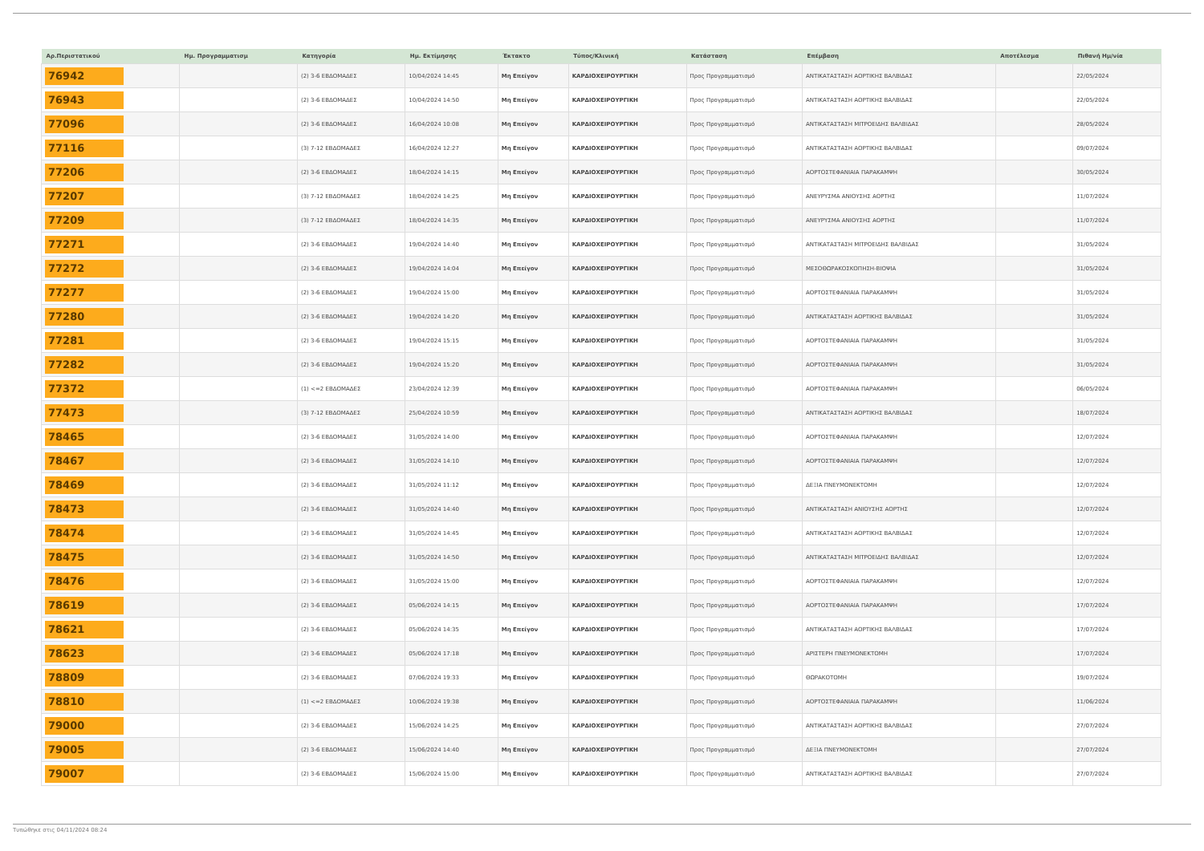| Αρ.Περιστατικού | Ημ. Προγραμματισμ | Κατηγορία | Ημ. Εκτίμησης | Έκτακτο | Τύπος/Κλινική | Κατάσταση | Επέμβαση | Αποτέλεσμα | Πιθανή Ημ/νία |
| --- | --- | --- | --- | --- | --- | --- | --- | --- | --- |
| 76942 | | (2) 3-6 ΕΒΔΟΜΑΔΕΣ | 10/04/2024 14:45 | Μη Επείγον | ΚΑΡΔΙΟΧΕΙΡΟΥΡΓΙΚΗ | Προς Προγραμματισμό | ΑΝΤΙΚΑΤΑΣΤΑΣΗ ΑΟΡΤΙΚΗΣ ΒΑΛΒΙΔΑΣ | | 22/05/2024 |
| 76943 | | (2) 3-6 ΕΒΔΟΜΑΔΕΣ | 10/04/2024 14:50 | Μη Επείγον | ΚΑΡΔΙΟΧΕΙΡΟΥΡΓΙΚΗ | Προς Προγραμματισμό | ΑΝΤΙΚΑΤΑΣΤΑΣΗ ΑΟΡΤΙΚΗΣ ΒΑΛΒΙΔΑΣ | | 22/05/2024 |
| 77096 | | (2) 3-6 ΕΒΔΟΜΑΔΕΣ | 16/04/2024 10:08 | Μη Επείγον | ΚΑΡΔΙΟΧΕΙΡΟΥΡΓΙΚΗ | Προς Προγραμματισμό | ΑΝΤΙΚΑΤΑΣΤΑΣΗ ΜΙΤΡΟΕΙΔΗΣ ΒΑΛΒΙΔΑΣ | | 28/05/2024 |
| 77116 | | (3) 7-12 ΕΒΔΟΜΑΔΕΣ | 16/04/2024 12:27 | Μη Επείγον | ΚΑΡΔΙΟΧΕΙΡΟΥΡΓΙΚΗ | Προς Προγραμματισμό | ΑΝΤΙΚΑΤΑΣΤΑΣΗ ΑΟΡΤΙΚΗΣ ΒΑΛΒΙΔΑΣ | | 09/07/2024 |
| 77206 | | (2) 3-6 ΕΒΔΟΜΑΔΕΣ | 18/04/2024 14:15 | Μη Επείγον | ΚΑΡΔΙΟΧΕΙΡΟΥΡΓΙΚΗ | Προς Προγραμματισμό | ΑΟΡΤΟΣΤΕΦΑΝΙΑΙΑ ΠΑΡΑΚΑΜΨΗ | | 30/05/2024 |
| 77207 | | (3) 7-12 ΕΒΔΟΜΑΔΕΣ | 18/04/2024 14:25 | Μη Επείγον | ΚΑΡΔΙΟΧΕΙΡΟΥΡΓΙΚΗ | Προς Προγραμματισμό | ΑΝΕΥΡΥΣΜΑ ΑΝΙΟΥΣΗΣ ΑΟΡΤΗΣ | | 11/07/2024 |
| 77209 | | (3) 7-12 ΕΒΔΟΜΑΔΕΣ | 18/04/2024 14:35 | Μη Επείγον | ΚΑΡΔΙΟΧΕΙΡΟΥΡΓΙΚΗ | Προς Προγραμματισμό | ΑΝΕΥΡΥΣΜΑ ΑΝΙΟΥΣΗΣ ΑΟΡΤΗΣ | | 11/07/2024 |
| 77271 | | (2) 3-6 ΕΒΔΟΜΑΔΕΣ | 19/04/2024 14:40 | Μη Επείγον | ΚΑΡΔΙΟΧΕΙΡΟΥΡΓΙΚΗ | Προς Προγραμματισμό | ΑΝΤΙΚΑΤΑΣΤΑΣΗ ΜΙΤΡΟΕΙΔΗΣ ΒΑΛΒΙΔΑΣ | | 31/05/2024 |
| 77272 | | (2) 3-6 ΕΒΔΟΜΑΔΕΣ | 19/04/2024 14:04 | Μη Επείγον | ΚΑΡΔΙΟΧΕΙΡΟΥΡΓΙΚΗ | Προς Προγραμματισμό | ΜΕΣΟΘΩΡΑΚΟΣΚΟΠΗΣΗ-ΒΙΟΨΙΑ | | 31/05/2024 |
| 77277 | | (2) 3-6 ΕΒΔΟΜΑΔΕΣ | 19/04/2024 15:00 | Μη Επείγον | ΚΑΡΔΙΟΧΕΙΡΟΥΡΓΙΚΗ | Προς Προγραμματισμό | ΑΟΡΤΟΣΤΕΦΑΝΙΑΙΑ ΠΑΡΑΚΑΜΨΗ | | 31/05/2024 |
| 77280 | | (2) 3-6 ΕΒΔΟΜΑΔΕΣ | 19/04/2024 14:20 | Μη Επείγον | ΚΑΡΔΙΟΧΕΙΡΟΥΡΓΙΚΗ | Προς Προγραμματισμό | ΑΝΤΙΚΑΤΑΣΤΑΣΗ ΑΟΡΤΙΚΗΣ ΒΑΛΒΙΔΑΣ | | 31/05/2024 |
| 77281 | | (2) 3-6 ΕΒΔΟΜΑΔΕΣ | 19/04/2024 15:15 | Μη Επείγον | ΚΑΡΔΙΟΧΕΙΡΟΥΡΓΙΚΗ | Προς Προγραμματισμό | ΑΟΡΤΟΣΤΕΦΑΝΙΑΙΑ ΠΑΡΑΚΑΜΨΗ | | 31/05/2024 |
| 77282 | | (2) 3-6 ΕΒΔΟΜΑΔΕΣ | 19/04/2024 15:20 | Μη Επείγον | ΚΑΡΔΙΟΧΕΙΡΟΥΡΓΙΚΗ | Προς Προγραμματισμό | ΑΟΡΤΟΣΤΕΦΑΝΙΑΙΑ ΠΑΡΑΚΑΜΨΗ | | 31/05/2024 |
| 77372 | | (1) <=2 ΕΒΔΟΜΑΔΕΣ | 23/04/2024 12:39 | Μη Επείγον | ΚΑΡΔΙΟΧΕΙΡΟΥΡΓΙΚΗ | Προς Προγραμματισμό | ΑΟΡΤΟΣΤΕΦΑΝΙΑΙΑ ΠΑΡΑΚΑΜΨΗ | | 06/05/2024 |
| 77473 | | (3) 7-12 ΕΒΔΟΜΑΔΕΣ | 25/04/2024 10:59 | Μη Επείγον | ΚΑΡΔΙΟΧΕΙΡΟΥΡΓΙΚΗ | Προς Προγραμματισμό | ΑΝΤΙΚΑΤΑΣΤΑΣΗ ΑΟΡΤΙΚΗΣ ΒΑΛΒΙΔΑΣ | | 18/07/2024 |
| 78465 | | (2) 3-6 ΕΒΔΟΜΑΔΕΣ | 31/05/2024 14:00 | Μη Επείγον | ΚΑΡΔΙΟΧΕΙΡΟΥΡΓΙΚΗ | Προς Προγραμματισμό | ΑΟΡΤΟΣΤΕΦΑΝΙΑΙΑ ΠΑΡΑΚΑΜΨΗ | | 12/07/2024 |
| 78467 | | (2) 3-6 ΕΒΔΟΜΑΔΕΣ | 31/05/2024 14:10 | Μη Επείγον | ΚΑΡΔΙΟΧΕΙΡΟΥΡΓΙΚΗ | Προς Προγραμματισμό | ΑΟΡΤΟΣΤΕΦΑΝΙΑΙΑ ΠΑΡΑΚΑΜΨΗ | | 12/07/2024 |
| 78469 | | (2) 3-6 ΕΒΔΟΜΑΔΕΣ | 31/05/2024 11:12 | Μη Επείγον | ΚΑΡΔΙΟΧΕΙΡΟΥΡΓΙΚΗ | Προς Προγραμματισμό | ΔΕΞΙΑ ΠΝΕΥΜΟΝΕΚΤΟΜΗ | | 12/07/2024 |
| 78473 | | (2) 3-6 ΕΒΔΟΜΑΔΕΣ | 31/05/2024 14:40 | Μη Επείγον | ΚΑΡΔΙΟΧΕΙΡΟΥΡΓΙΚΗ | Προς Προγραμματισμό | ΑΝΤΙΚΑΤΑΣΤΑΣΗ ΑΝΙΟΥΣΗΣ ΑΟΡΤΗΣ | | 12/07/2024 |
| 78474 | | (2) 3-6 ΕΒΔΟΜΑΔΕΣ | 31/05/2024 14:45 | Μη Επείγον | ΚΑΡΔΙΟΧΕΙΡΟΥΡΓΙΚΗ | Προς Προγραμματισμό | ΑΝΤΙΚΑΤΑΣΤΑΣΗ ΑΟΡΤΙΚΗΣ ΒΑΛΒΙΔΑΣ | | 12/07/2024 |
| 78475 | | (2) 3-6 ΕΒΔΟΜΑΔΕΣ | 31/05/2024 14:50 | Μη Επείγον | ΚΑΡΔΙΟΧΕΙΡΟΥΡΓΙΚΗ | Προς Προγραμματισμό | ΑΝΤΙΚΑΤΑΣΤΑΣΗ ΜΙΤΡΟΕΙΔΗΣ ΒΑΛΒΙΔΑΣ | | 12/07/2024 |
| 78476 | | (2) 3-6 ΕΒΔΟΜΑΔΕΣ | 31/05/2024 15:00 | Μη Επείγον | ΚΑΡΔΙΟΧΕΙΡΟΥΡΓΙΚΗ | Προς Προγραμματισμό | ΑΟΡΤΟΣΤΕΦΑΝΙΑΙΑ ΠΑΡΑΚΑΜΨΗ | | 12/07/2024 |
| 78619 | | (2) 3-6 ΕΒΔΟΜΑΔΕΣ | 05/06/2024 14:15 | Μη Επείγον | ΚΑΡΔΙΟΧΕΙΡΟΥΡΓΙΚΗ | Προς Προγραμματισμό | ΑΟΡΤΟΣΤΕΦΑΝΙΑΙΑ ΠΑΡΑΚΑΜΨΗ | | 17/07/2024 |
| 78621 | | (2) 3-6 ΕΒΔΟΜΑΔΕΣ | 05/06/2024 14:35 | Μη Επείγον | ΚΑΡΔΙΟΧΕΙΡΟΥΡΓΙΚΗ | Προς Προγραμματισμό | ΑΝΤΙΚΑΤΑΣΤΑΣΗ ΑΟΡΤΙΚΗΣ ΒΑΛΒΙΔΑΣ | | 17/07/2024 |
| 78623 | | (2) 3-6 ΕΒΔΟΜΑΔΕΣ | 05/06/2024 17:18 | Μη Επείγον | ΚΑΡΔΙΟΧΕΙΡΟΥΡΓΙΚΗ | Προς Προγραμματισμό | ΑΡΙΣΤΕΡΗ ΠΝΕΥΜΟΝΕΚΤΟΜΗ | | 17/07/2024 |
| 78809 | | (2) 3-6 ΕΒΔΟΜΑΔΕΣ | 07/06/2024 19:33 | Μη Επείγον | ΚΑΡΔΙΟΧΕΙΡΟΥΡΓΙΚΗ | Προς Προγραμματισμό | ΘΩΡΑΚΟΤΟΜΗ | | 19/07/2024 |
| 78810 | | (1) <=2 ΕΒΔΟΜΑΔΕΣ | 10/06/2024 19:38 | Μη Επείγον | ΚΑΡΔΙΟΧΕΙΡΟΥΡΓΙΚΗ | Προς Προγραμματισμό | ΑΟΡΤΟΣΤΕΦΑΝΙΑΙΑ ΠΑΡΑΚΑΜΨΗ | | 11/06/2024 |
| 79000 | | (2) 3-6 ΕΒΔΟΜΑΔΕΣ | 15/06/2024 14:25 | Μη Επείγον | ΚΑΡΔΙΟΧΕΙΡΟΥΡΓΙΚΗ | Προς Προγραμματισμό | ΑΝΤΙΚΑΤΑΣΤΑΣΗ ΑΟΡΤΙΚΗΣ ΒΑΛΒΙΔΑΣ | | 27/07/2024 |
| 79005 | | (2) 3-6 ΕΒΔΟΜΑΔΕΣ | 15/06/2024 14:40 | Μη Επείγον | ΚΑΡΔΙΟΧΕΙΡΟΥΡΓΙΚΗ | Προς Προγραμματισμό | ΔΕΞΙΑ ΠΝΕΥΜΟΝΕΚΤΟΜΗ | | 27/07/2024 |
| 79007 | | (2) 3-6 ΕΒΔΟΜΑΔΕΣ | 15/06/2024 15:00 | Μη Επείγον | ΚΑΡΔΙΟΧΕΙΡΟΥΡΓΙΚΗ | Προς Προγραμματισμό | ΑΝΤΙΚΑΤΑΣΤΑΣΗ ΑΟΡΤΙΚΗΣ ΒΑΛΒΙΔΑΣ | | 27/07/2024 |
Τυπώθηκε στις 04/11/2024 08:24